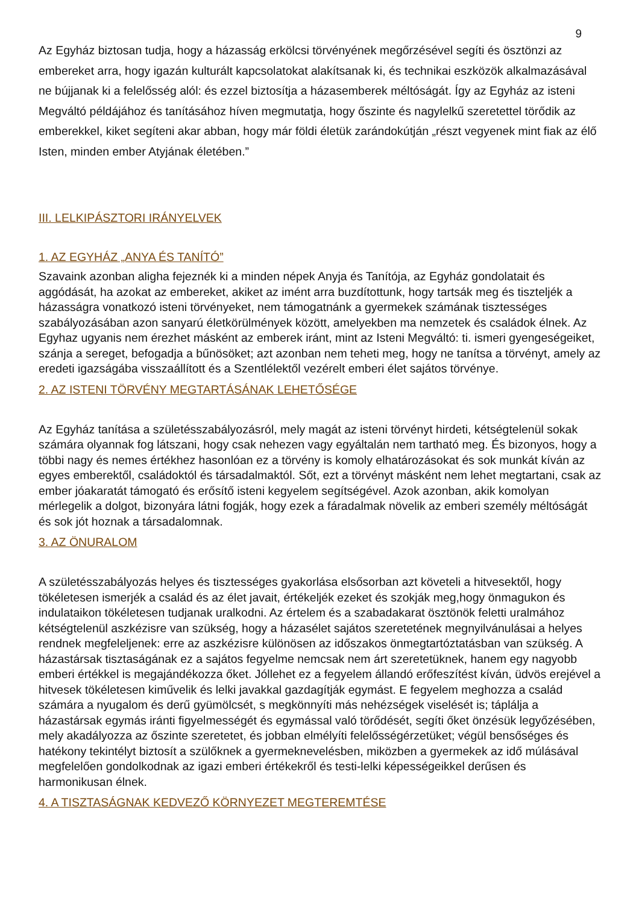9
Az Egyház biztosan tudja, hogy a házasság erkölcsi törvényének megőrzésével segíti és ösztönzi az embereket arra, hogy igazán kulturált kapcsolatokat alakítsanak ki, és technikai eszközök alkalmazásával ne bújjanak ki a felelősség alól: és ezzel biztosítja a házasemberek méltóságát. Így az Egyház az isteni Megváltó példájához és tanításához híven megmutatja, hogy őszinte és nagylelkű szeretettel törődik az emberekkel, kiket segíteni akar abban, hogy már földi életük zarándokútján „részt vegyenek mint fiak az élő Isten, minden ember Atyjának életében.”
III. LELKIPÁSZTORI IRÁNYELVEK
1. AZ EGYHÁZ „ANYA ÉS TANÍTÓ”
Szavaink azonban aligha fejeznék ki a minden népek Anyja és Tanítója, az Egyház gondolatait és aggódását, ha azokat az embereket, akiket az imént arra buzdítottunk, hogy tartsák meg és tiszteljék a házasságra vonatkozó isteni törvényeket, nem támogatnánk a gyermekek számának tisztességes szabályozásában azon sanyarú életkörülmények között, amelyekben ma nemzetek és családok élnek. Az Egyhaz ugyanis nem érezhet másként az emberek iránt, mint az Isteni Megváltó: ti. ismeri gyengeségeiket, szánja a sereget, befogadja a bűnösöket; azt azonban nem teheti meg, hogy ne tanítsa a törvényt, amely az eredeti igazságába visszaállított és a Szentlélektől vezérelt emberi élet sajátos törvénye.
2. AZ ISTENI TÖRVÉNY MEGTARTÁSÁNAK LEHETŐSÉGE
Az Egyház tanítása a születésszabályozásról, mely magát az isteni törvényt hirdeti, kétségtelenül sokak számára olyannak fog látszani, hogy csak nehezen vagy egyáltalán nem tartható meg. És bizonyos, hogy a többi nagy és nemes értékhez hasonlóan ez a törvény is komoly elhatározásokat és sok munkát kíván az egyes emberektől, családoktól és társadalmaktól. Sőt, ezt a törvényt másként nem lehet megtartani, csak az ember jóakaratát támogató és erősítő isteni kegyelem segítségével. Azok azonban, akik komolyan mérlegelik a dolgot, bizonyára látni fogják, hogy ezek a fáradalmak növelik az emberi személy méltóságát és sok jót hoznak a társadalomnak.
3. AZ ÖNURALOM
A születésszabályozás helyes és tisztességes gyakorlása elsősorban azt követeli a hitvesektől, hogy tökéletesen ismerjék a család és az élet javait, értékeljék ezeket és szokják meg,hogy önmagukon és indulataikon tökéletesen tudjanak uralkodni. Az értelem és a szabadakarat ösztönök feletti uralmához kétségtelenül aszkézisre van szükség, hogy a házasélet sajátos szeretetének megnyilvánulásai a helyes rendnek megfeleljenek: erre az aszkézisre különösen az időszakos önmegtartóztatásban van szükség. A házastársak tisztaságának ez a sajátos fegyelme nemcsak nem árt szeretetüknek, hanem egy nagyobb emberi értékkel is megajándékozza őket. Jóllehet ez a fegyelem állandó erőfeszítést kíván, üdvös erejével a hitvesek tökéletesen kiművelik és lelki javakkal gazdagítják egymást. E fegyelem meghozza a család számára a nyugalom és derű gyümölcsét, s megkönnyíti más nehézségek viselését is; táplálja a házastársak egymás iránti figyelmességét és egymással való törődését, segíti őket önzésük legyőzésében, mely akadályozza az őszinte szeretetet, és jobban elmélyíti felelősségérzetüket; végül bensőséges és hatékony tekintélyt biztosít a szülőknek a gyermeknevelésben, miközben a gyermekek az idő múlásával megfelelően gondolkodnak az igazi emberi értékekről és testi-lelki képességeikkel derűsen és harmonikusan élnek.
4. A TISZTASÁGNAK KEDVEZŐ KÖRNYEZET MEGTEREMTÉSE